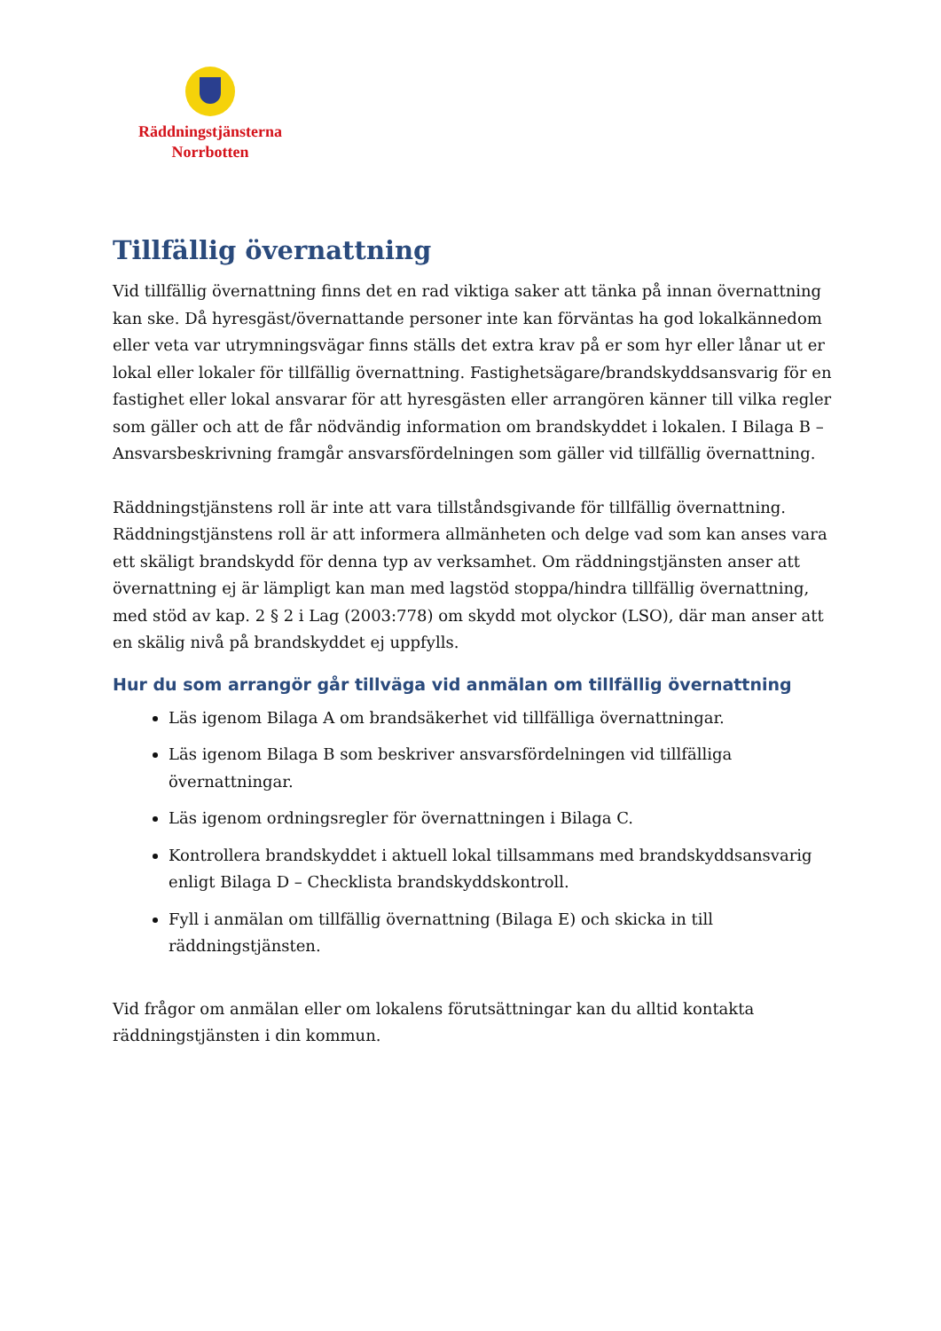Räddningstjänsterna
Norrbotten
Tillfällig övernattning
Vid tillfällig övernattning finns det en rad viktiga saker att tänka på innan övernattning kan ske. Då hyresgäst/övernattande personer inte kan förväntas ha god lokalkännedom eller veta var utrymningsvägar finns ställs det extra krav på er som hyr eller lånar ut er lokal eller lokaler för tillfällig övernattning. Fastighetsägare/brandskyddsansvarig för en fastighet eller lokal ansvarar för att hyresgästen eller arrangören känner till vilka regler som gäller och att de får nödvändig information om brandskyddet i lokalen. I Bilaga B – Ansvarsbeskrivning framgår ansvarsfördelningen som gäller vid tillfällig övernattning.
Räddningstjänstens roll är inte att vara tillståndsgivande för tillfällig övernattning. Räddningstjänstens roll är att informera allmänheten och delge vad som kan anses vara ett skäligt brandskydd för denna typ av verksamhet. Om räddningstjänsten anser att övernattning ej är lämpligt kan man med lagstöd stoppa/hindra tillfällig övernattning, med stöd av kap. 2 § 2 i Lag (2003:778) om skydd mot olyckor (LSO), där man anser att en skälig nivå på brandskyddet ej uppfylls.
Hur du som arrangör går tillväga vid anmälan om tillfällig övernattning
Läs igenom Bilaga A om brandsäkerhet vid tillfälliga övernattningar.
Läs igenom Bilaga B som beskriver ansvarsfördelningen vid tillfälliga övernattningar.
Läs igenom ordningsregler för övernattningen i Bilaga C.
Kontrollera brandskyddet i aktuell lokal tillsammans med brandskyddsansvarig enligt Bilaga D – Checklista brandskyddskontroll.
Fyll i anmälan om tillfällig övernattning (Bilaga E) och skicka in till räddningstjänsten.
Vid frågor om anmälan eller om lokalens förutsättningar kan du alltid kontakta räddningstjänsten i din kommun.